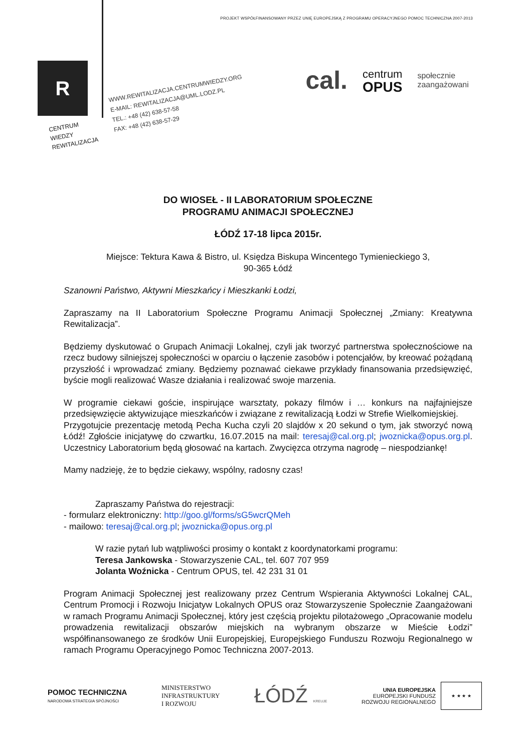PROJEKT WSPÓŁFINANSOWANY PRZEZ UNIĘ EUROPEJSKĄ Z PROGRAMU OPERACYJNEGO POMOC TECHNICZNA 2007-2013
R
CENTRUM
WIEDZY
REWITALIZACJA
WWW.REWITALIZACJA.CENTRUMWIEDZY.ORG
E-MAIL: REWITALIZACJA@UML.LODZ.PL
TEL.: +48 (42) 638-57-58
FAX: +48 (42) 638-57-29
cal.
centrum
OPUS
społecznie
zaangażowani
DO WIOSEŁ - II LABORATORIUM SPOŁECZNE
PROGRAMU ANIMACJI SPOŁECZNEJ
ŁÓDŹ 17-18 lipca 2015r.
Miejsce: Tektura Kawa & Bistro, ul. Księdza Biskupa Wincentego Tymienieckiego 3,
90-365 Łódź
Szanowni Państwo, Aktywni Mieszkańcy i Mieszkanki Łodzi,
Zapraszamy na II Laboratorium Społeczne Programu Animacji Społecznej „Zmiany: Kreatywna Rewitalizacja”.
Będziemy dyskutować o Grupach Animacji Lokalnej, czyli jak tworzyć partnerstwa społecznościowe na rzecz budowy silniejszej społeczności w oparciu o łączenie zasobów i potencjałów, by kreować pożądaną przyszłość i wprowadzać zmiany. Będziemy poznawać ciekawe przykłady finansowania przedsięwzięć, byście mogli realizować Wasze działania i realizować swoje marzenia.
W programie ciekawi goście, inspirujące warsztaty, pokazy filmów i … konkurs na najfajniejsze przedsięwzięcie aktywizujące mieszkańców i związane z rewitalizacją Łodzi w Strefie Wielkomiejskiej.
Przygotujcie prezentację metodą Pecha Kucha czyli 20 slajdów x 20 sekund o tym, jak stworzyć nową Łódź! Zgłoście inicjatywę do czwartku, 16.07.2015 na mail: teresaj@cal.org.pl; jwoznicka@opus.org.pl. Uczestnicy Laboratorium będą głosować na kartach. Zwycięzca otrzyma nagrodę – niespodziankę!
Mamy nadzieję, że to będzie ciekawy, wspólny, radosny czas!
Zapraszamy Państwa do rejestracji:
- formularz elektroniczny: http://goo.gl/forms/sG5wcrQMeh
- mailowo: teresaj@cal.org.pl; jwoznicka@opus.org.pl
W razie pytań lub wątpliwości prosimy o kontakt z koordynatorkami programu:
Teresa Jankowska - Stowarzyszenie CAL, tel. 607 707 959
Jolanta Woźnicka - Centrum OPUS, tel. 42 231 31 01
Program Animacji Społecznej jest realizowany przez Centrum Wspierania Aktywności Lokalnej CAL, Centrum Promocji i Rozwoju Inicjatyw Lokalnych OPUS oraz Stowarzyszenie Społecznie Zaangażowani w ramach Programu Animacji Społecznej, który jest częścią projektu pilotażowego „Opracowanie modelu prowadzenia rewitalizacji obszarów miejskich na wybranym obszarze w Mieście Łodzi” współfinansowanego ze środków Unii Europejskiej, Europejskiego Funduszu Rozwoju Regionalnego w ramach Programu Operacyjnego Pomoc Techniczna 2007-2013.
POMOC TECHNICZNA
NARODOWA STRATEGIA SPÓJNOŚCI
MINISTERSTWO
INFRASTRUKTURY
I ROZWOJU
ŁÓDŹ KREUJE
UNIA EUROPEJSKA
EUROPEJSKI FUNDUSZ
ROZWOJU REGIONALNEGO
★ ★ ★ ★